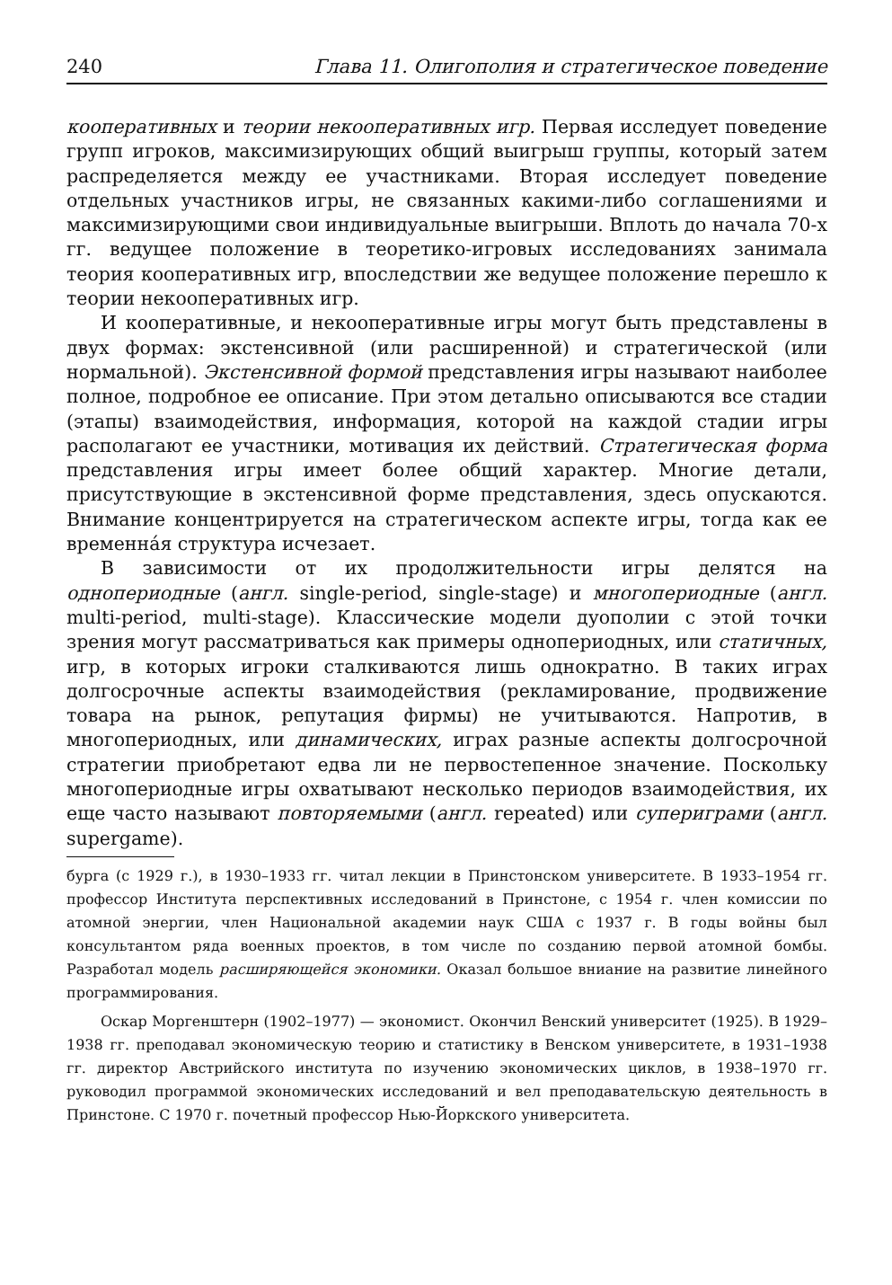240 Глава 11. Олигополия и стратегическое поведение
кооперативных и теории некооперативных игр. Первая исследует поведение групп игроков, максимизирующих общий выигрыш группы, который затем распределяется между ее участниками. Вторая исследует поведение отдельных участников игры, не связанных какими-либо соглашениями и максимизирующими свои индивидуальные выигрыши. Вплоть до начала 70-х гг. ведущее положение в теоретико-игровых исследованиях занимала теория кооперативных игр, впоследствии же ведущее положение перешло к теории некооперативных игр.
И кооперативные, и некооперативные игры могут быть представлены в двух формах: экстенсивной (или расширенной) и стратегической (или нормальной). Экстенсивной формой представления игры называют наиболее полное, подробное ее описание. При этом детально описываются все стадии (этапы) взаимодействия, информация, которой на каждой стадии игры располагают ее участники, мотивация их действий. Стратегическая форма представления игры имеет более общий характер. Многие детали, присутствующие в экстенсивной форме представления, здесь опускаются. Внимание концентрируется на стратегическом аспекте игры, тогда как ее временна́я структура исчезает.
В зависимости от их продолжительности игры делятся на однопериодные (англ. single-period, single-stage) и многопериодные (англ. multi-period, multi-stage). Классические модели дуополии с этой точки зрения могут рассматриваться как примеры однопериодных, или статичных, игр, в которых игроки сталкиваются лишь однократно. В таких играх долгосрочные аспекты взаимодействия (рекламирование, продвижение товара на рынок, репутация фирмы) не учитываются. Напротив, в многопериодных, или динамических, играх разные аспекты долгосрочной стратегии приобретают едва ли не первостепенное значение. Поскольку многопериодные игры охватывают несколько периодов взаимодействия, их еще часто называют повторяемыми (англ. repeated) или супериграми (англ. supergame).
бурга (с 1929 г.), в 1930–1933 гг. читал лекции в Принстонском университете. В 1933–1954 гг. профессор Института перспективных исследований в Принстоне, с 1954 г. член комиссии по атомной энергии, член Национальной академии наук США с 1937 г. В годы войны был консультантом ряда военных проектов, в том числе по созданию первой атомной бомбы. Разработал модель расширяющейся экономики. Оказал большое вниание на развитие линейного программирования.
Оскар Моргенштерн (1902–1977) — экономист. Окончил Венский университет (1925). В 1929–1938 гг. преподавал экономическую теорию и статистику в Венском университете, в 1931–1938 гг. директор Австрийского института по изучению экономических циклов, в 1938–1970 гг. руководил программой экономических исследований и вел преподавательскую деятельность в Принстоне. С 1970 г. почетный профессор Нью-Йоркского университета.